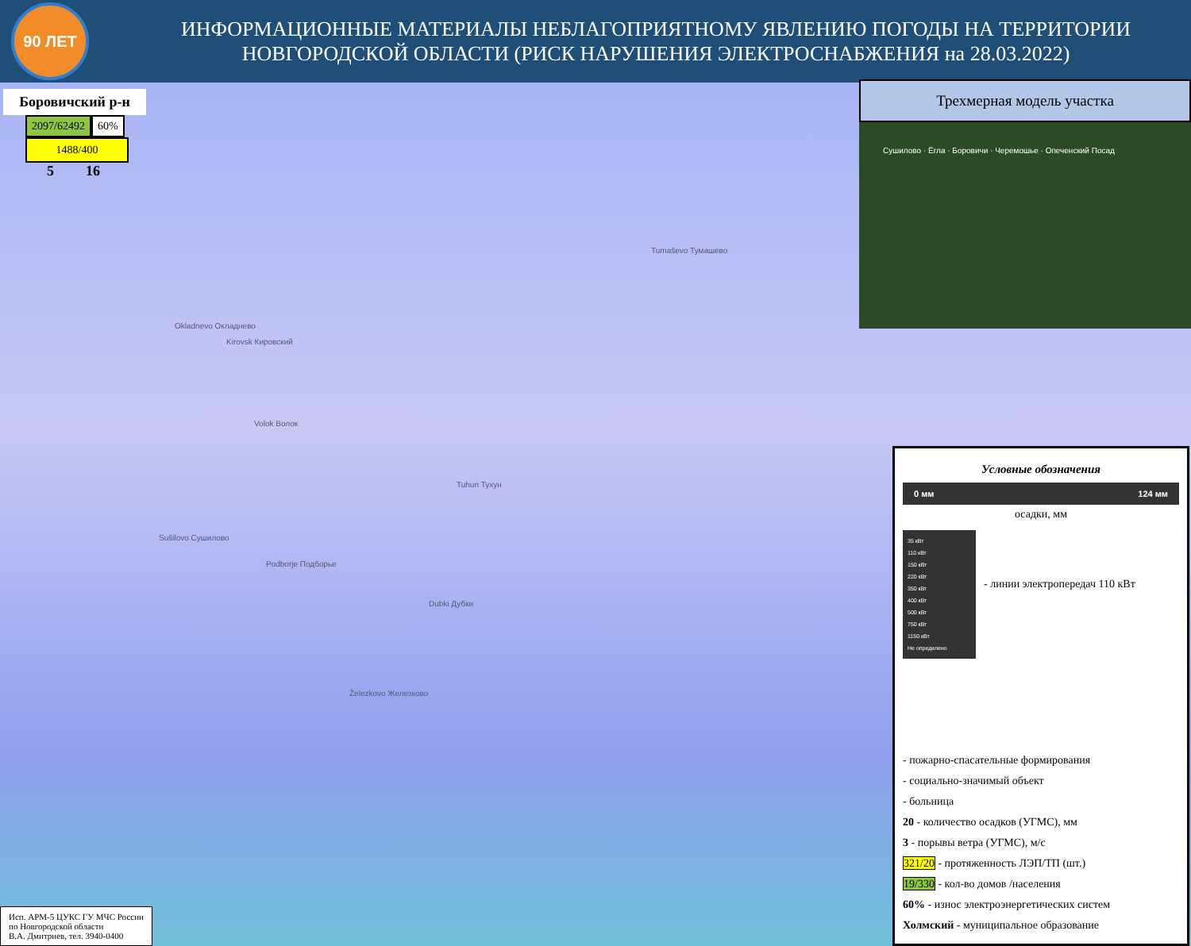90 ЛЕТ
ИНФОРМАЦИОННЫЕ МАТЕРИАЛЫ НЕБЛАГОПРИЯТНОМУ ЯВЛЕНИЮ ПОГОДЫ НА ТЕРРИТОРИИ
НОВГОРОДСКОЙ ОБЛАСТИ (РИСК НАРУШЕНИЯ ЭЛЕКТРОСНАБЖЕНИЯ на 28.03.2022)
Боровичский р-н
2097/62492 60%
1488/400
5 16
Tumaševo Тумашево
Okladnevo Окладнево
Kirovsk Кировский
Volok Волок
Tuhun Тухун
Sušilovo Сушилово
Podborje Подборье
Dubki Дубки
Železkovo Железково
Трехмерная модель участка
Сушилово · Ёгла · Боровичи · Черемошье · Опеченский Посад
Условные обозначения
0 мм 124 мм
осадки, мм
35 кВт
110 кВт
150 кВт
220 кВт
350 кВт
400 кВт
500 кВт
750 кВт
1150 кВт
Не определено
- линии электропередач 110 кВт
- пожарно-спасательные формирования
- социально-значимый объект
- больница
20 - количество осадков (УГМС), мм
3 - порывы ветра (УГМС), м/с
321/20 - протяженность ЛЭП/ТП (шт.)
19/330 - кол-во домов /населения
60% - износ электроэнергетических систем
Холмский - муниципальное образование
Исп. АРМ-5 ЦУКС ГУ МЧС России
по Новгородской области
В.А. Дмитриев, тел. 3940-0400